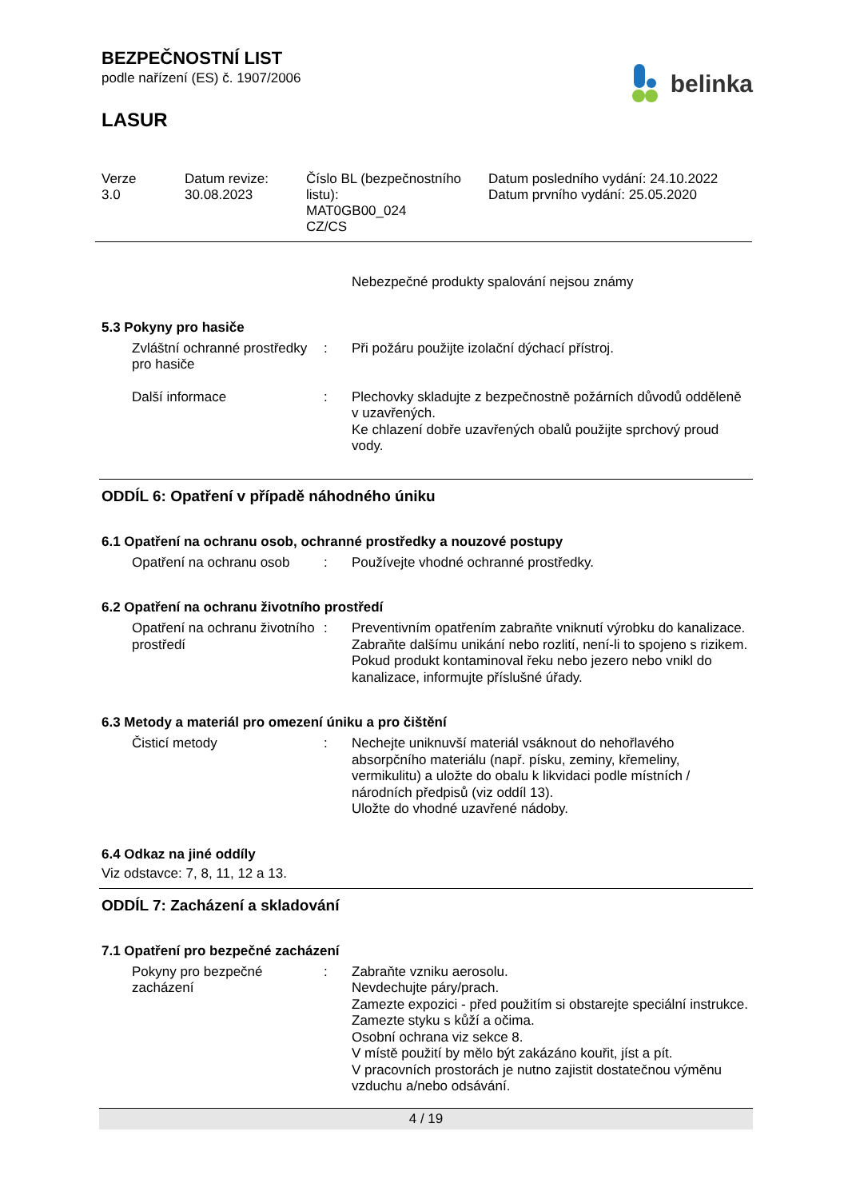BEZPEČNOSTNÍ LIST
podle nařízení (ES) č. 1907/2006
belinka
LASUR
Verze
3.0
Datum revize:
30.08.2023
Číslo BL (bezpečnostního listu):
MAT0GB00_024
CZ/CS
Datum posledního vydání: 24.10.2022
Datum prvního vydání: 25.05.2020
Nebezpečné produkty spalování nejsou známy
5.3 Pokyny pro hasiče
Zvláštní ochranné prostředky pro hasiče
: Při požáru použijte izolační dýchací přístroj.
Další informace : Plechovky skladujte z bezpečnostně požárních důvodů odděleně v uzavřených.
Ke chlazení dobře uzavřených obalů použijte sprchový proud vody.
ODDÍL 6: Opatření v případě náhodného úniku
6.1 Opatření na ochranu osob, ochranné prostředky a nouzové postupy
Opatření na ochranu osob
: Používejte vhodné ochranné prostředky.
6.2 Opatření na ochranu životního prostředí
Opatření na ochranu životního prostředí
: Preventivním opatřením zabraňte vniknutí výrobku do kanalizace.
Zabraňte dalšímu unikání nebo rozlití, není-li to spojeno s rizikem.
Pokud produkt kontaminoval řeku nebo jezero nebo vnikl do kanalizace, informujte příslušné úřady.
6.3 Metody a materiál pro omezení úniku a pro čištění
Čisticí metody : Nechejte uniknuvší materiál vsáknout do nehořlavého absorpčního materiálu (např. písku, zeminy, křemeliny, vermikulitu) a uložte do obalu k likvidaci podle místních / národních předpisů (viz oddíl 13).
Uložte do vhodné uzavřené nádoby.
6.4 Odkaz na jiné oddíly
Viz odstavce: 7, 8, 11, 12 a 13.
ODDÍL 7: Zacházení a skladování
7.1 Opatření pro bezpečné zacházení
Pokyny pro bezpečné zacházení
: Zabraňte vzniku aerosolu.
Nevdechujte páry/prach.
Zamezte expozici - před použitím si obstarejte speciální instrukce.
Zamezte styku s kůží a očima.
Osobní ochrana viz sekce 8.
V místě použití by mělo být zakázáno kouřit, jíst a pít.
V pracovních prostorách je nutno zajistit dostatečnou výměnu vzduchu a/nebo odsávání.
4 / 19